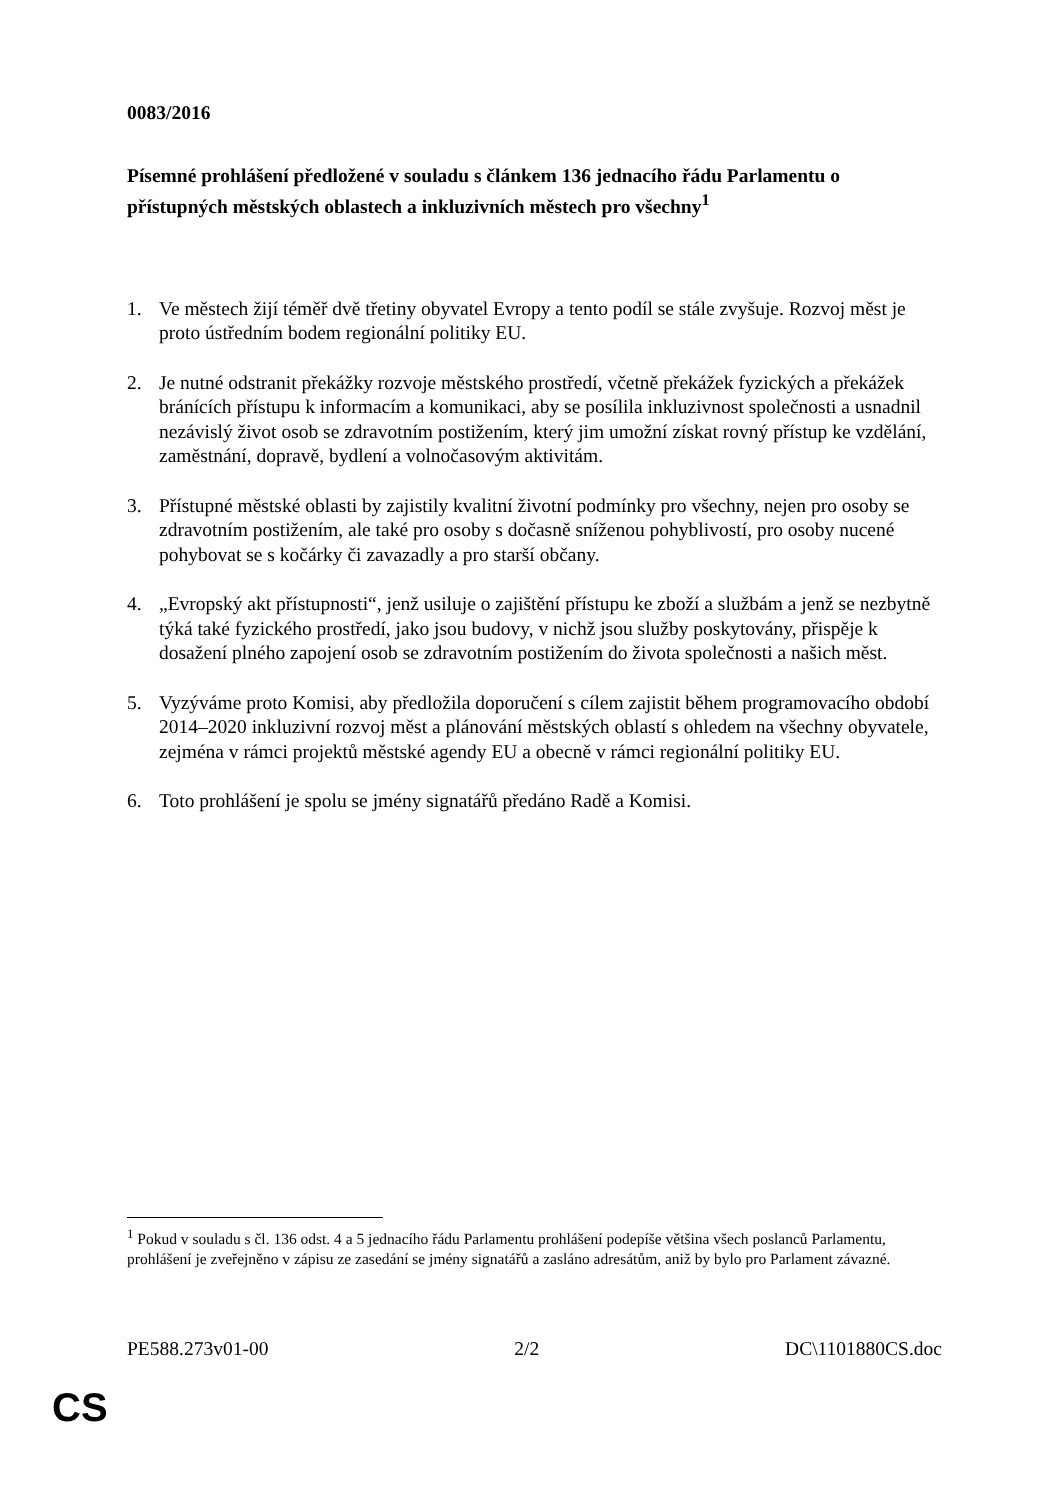0083/2016
Písemné prohlášení předložené v souladu s článkem 136 jednacího řádu Parlamentu o přístupných městských oblastech a inkluzivních městech pro všechny<sup>1</sup>
1. Ve městech žijí téměř dvě třetiny obyvatel Evropy a tento podíl se stále zvyšuje. Rozvoj měst je proto ústředním bodem regionální politiky EU.
2. Je nutné odstranit překážky rozvoje městského prostředí, včetně překážek fyzických a překážek bránících přístupu k informacím a komunikaci, aby se posílila inkluzivnost společnosti a usnadnil nezávislý život osob se zdravotním postižením, který jim umožní získat rovný přístup ke vzdělání, zaměstnání, dopravě, bydlení a volnočasovým aktivitám.
3. Přístupné městské oblasti by zajistily kvalitní životní podmínky pro všechny, nejen pro osoby se zdravotním postižením, ale také pro osoby s dočasně sníženou pohyblivostí, pro osoby nucené pohybovat se s kočárky či zavazadly a pro starší občany.
4. „Evropský akt přístupnosti“, jenž usiluje o zajištění přístupu ke zboží a službám a jenž se nezbytně týká také fyzického prostředí, jako jsou budovy, v nichž jsou služby poskytovány, přispěje k dosažení plného zapojení osob se zdravotním postižením do života společnosti a našich měst.
5. Vyzýváme proto Komisi, aby předložila doporučení s cílem zajistit během programovacího období 2014–2020 inkluzivní rozvoj měst a plánování městských oblastí s ohledem na všechny obyvatele, zejména v rámci projektů městské agendy EU a obecně v rámci regionální politiky EU.
6. Toto prohlášení je spolu se jmény signatářů předáno Radě a Komisi.
<sup>1</sup> Pokud v souladu s čl. 136 odst. 4 a 5 jednacího řádu Parlamentu prohlášení podepíše většina všech poslanců Parlamentu, prohlášení je zveřejněno v zápisu ze zasedání se jmény signatářů a zasláno adresátům, aniž by bylo pro Parlament závazné.
PE588.273v01-00 2/2 DC\1101880CS.doc
CS